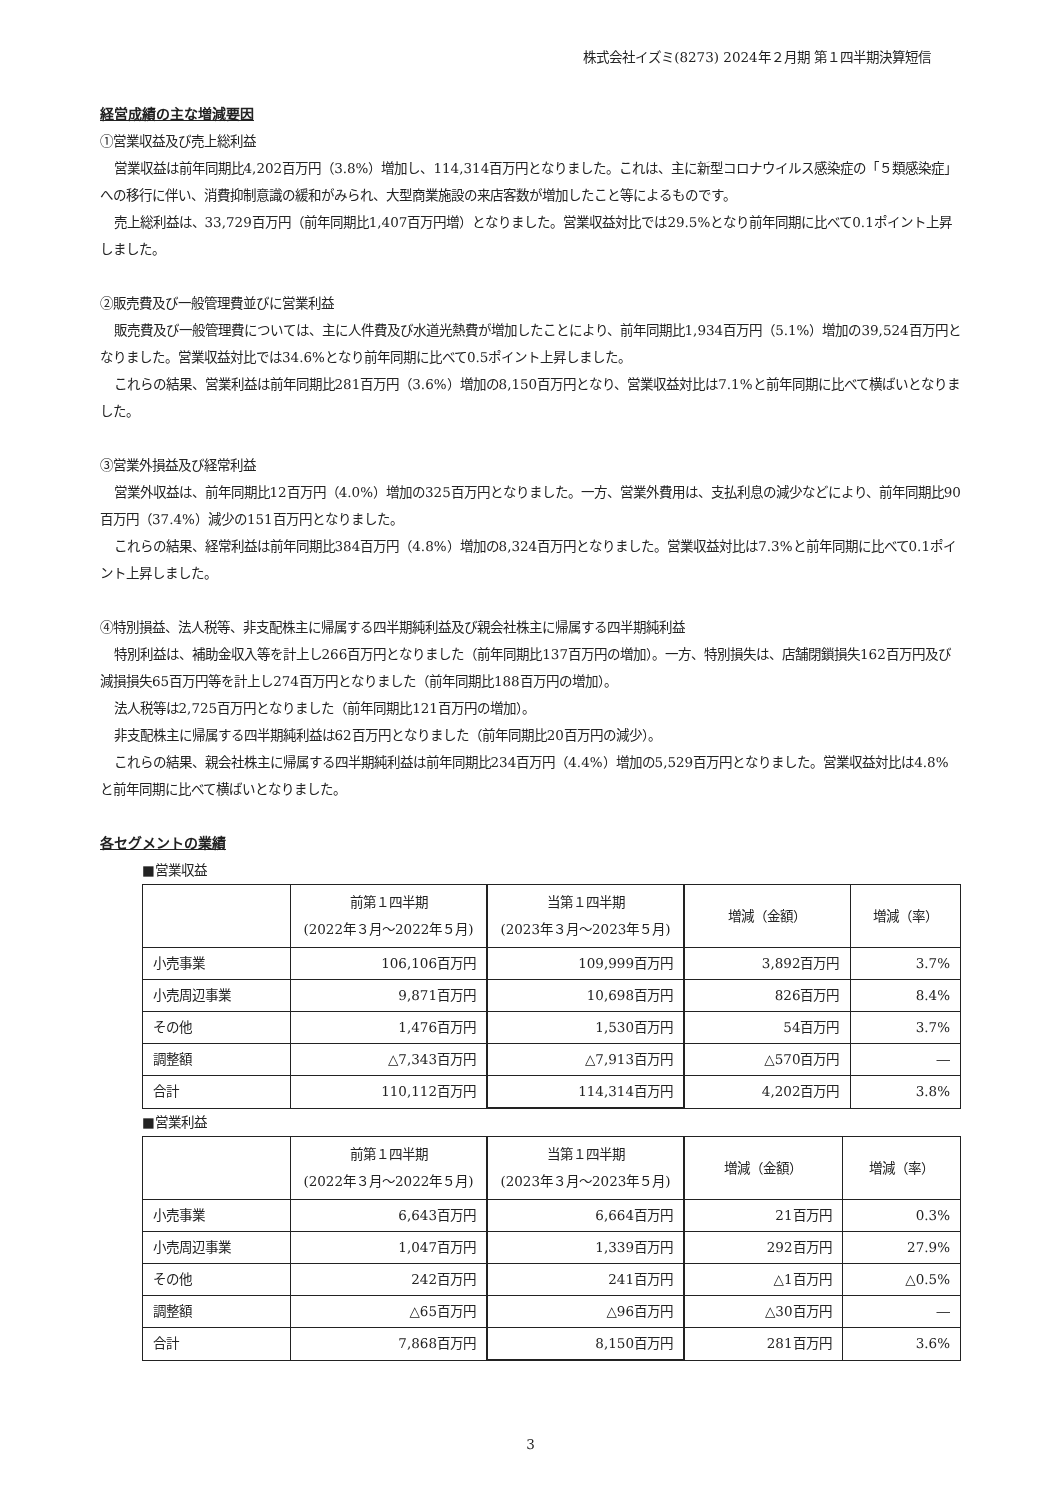株式会社イズミ(8273) 2024年２月期 第１四半期決算短信
経営成績の主な増減要因
①営業収益及び売上総利益
営業収益は前年同期比4,202百万円（3.8%）増加し、114,314百万円となりました。これは、主に新型コロナウイルス感染症の「５類感染症」への移行に伴い、消費抑制意識の緩和がみられ、大型商業施設の来店客数が増加したこと等によるものです。
売上総利益は、33,729百万円（前年同期比1,407百万円増）となりました。営業収益対比では29.5%となり前年同期に比べて0.1ポイント上昇しました。
②販売費及び一般管理費並びに営業利益
販売費及び一般管理費については、主に人件費及び水道光熱費が増加したことにより、前年同期比1,934百万円（5.1%）増加の39,524百万円となりました。営業収益対比では34.6%となり前年同期に比べて0.5ポイント上昇しました。
これらの結果、営業利益は前年同期比281百万円（3.6%）増加の8,150百万円となり、営業収益対比は7.1%と前年同期に比べて横ばいとなりました。
③営業外損益及び経常利益
営業外収益は、前年同期比12百万円（4.0%）増加の325百万円となりました。一方、営業外費用は、支払利息の減少などにより、前年同期比90百万円（37.4%）減少の151百万円となりました。
これらの結果、経常利益は前年同期比384百万円（4.8%）増加の8,324百万円となりました。営業収益対比は7.3%と前年同期に比べて0.1ポイント上昇しました。
④特別損益、法人税等、非支配株主に帰属する四半期純利益及び親会社株主に帰属する四半期純利益
特別利益は、補助金収入等を計上し266百万円となりました（前年同期比137百万円の増加）。一方、特別損失は、店舗閉鎖損失162百万円及び減損損失65百万円等を計上し274百万円となりました（前年同期比188百万円の増加）。
法人税等は2,725百万円となりました（前年同期比121百万円の増加）。
非支配株主に帰属する四半期純利益は62百万円となりました（前年同期比20百万円の減少）。
これらの結果、親会社株主に帰属する四半期純利益は前年同期比234百万円（4.4%）増加の5,529百万円となりました。営業収益対比は4.8%と前年同期に比べて横ばいとなりました。
各セグメントの業績
■営業収益
| | 前第１四半期 (2022年３月～2022年５月) | 当第１四半期 (2023年３月～2023年５月) | 増減（金額） | 増減（率） |
| --- | --- | --- | --- | --- |
| 小売事業 | 106,106百万円 | 109,999百万円 | 3,892百万円 | 3.7% |
| 小売周辺事業 | 9,871百万円 | 10,698百万円 | 826百万円 | 8.4% |
| その他 | 1,476百万円 | 1,530百万円 | 54百万円 | 3.7% |
| 調整額 | △7,343百万円 | △7,913百万円 | △570百万円 | ― |
| 合計 | 110,112百万円 | 114,314百万円 | 4,202百万円 | 3.8% |
■営業利益
| | 前第１四半期 (2022年３月～2022年５月) | 当第１四半期 (2023年３月～2023年５月) | 増減（金額） | 増減（率） |
| --- | --- | --- | --- | --- |
| 小売事業 | 6,643百万円 | 6,664百万円 | 21百万円 | 0.3% |
| 小売周辺事業 | 1,047百万円 | 1,339百万円 | 292百万円 | 27.9% |
| その他 | 242百万円 | 241百万円 | △1百万円 | △0.5% |
| 調整額 | △65百万円 | △96百万円 | △30百万円 | ― |
| 合計 | 7,868百万円 | 8,150百万円 | 281百万円 | 3.6% |
3